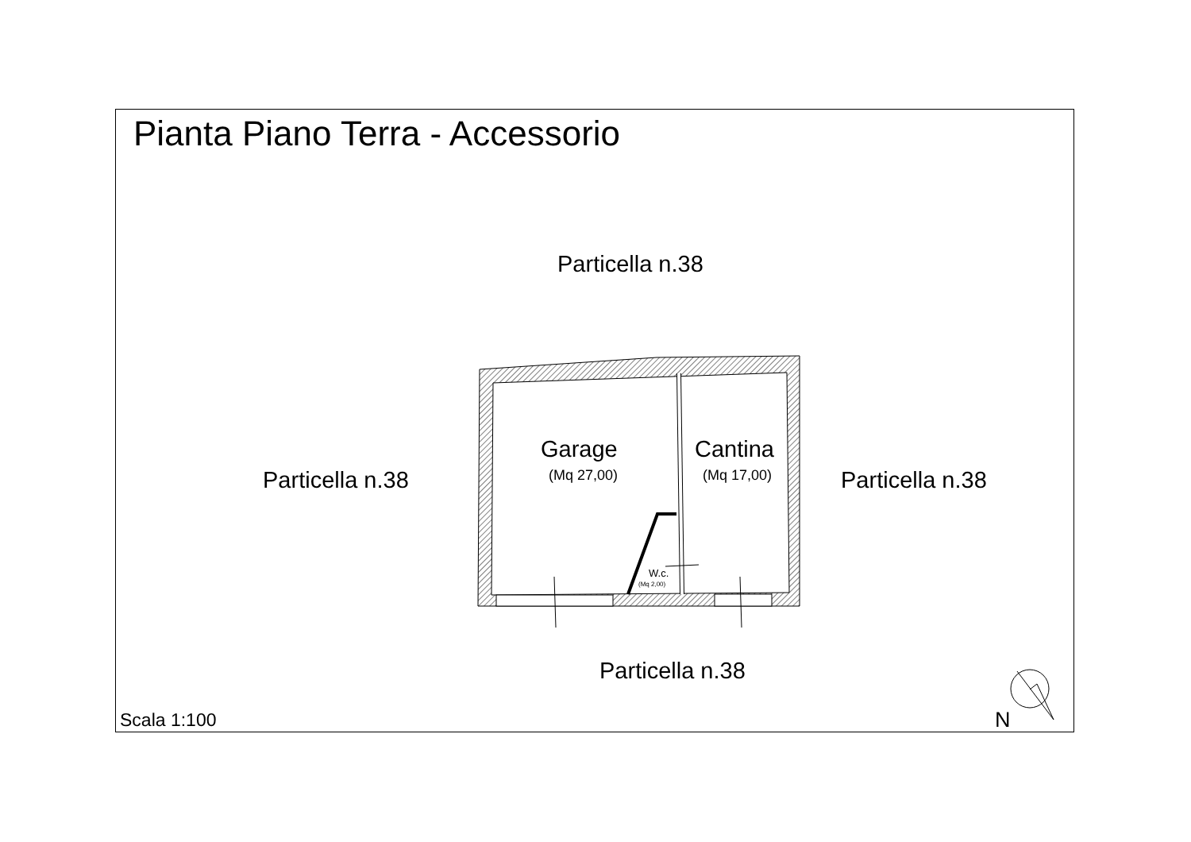Pianta Piano Terra - Accessorio
Particella n.38
Particella n.38
Garage
(Mq 27,00)
Cantina
(Mq 17,00) Particella n.38
W.c.
(Mq 2,00)
Particella n.38
Scala 1:100 N